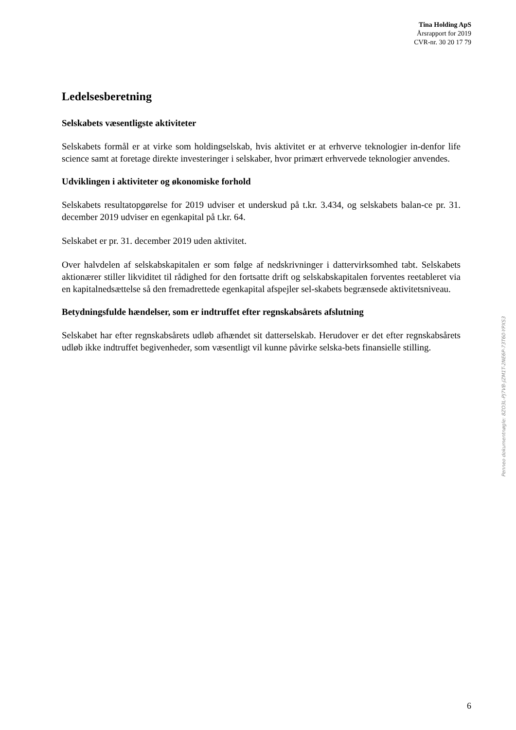Tina Holding ApS
Årsrapport for 2019
CVR-nr. 30 20 17 79
Ledelsesberetning
Selskabets væsentligste aktiviteter
Selskabets formål er at virke som holdingselskab, hvis aktivitet er at erhverve teknologier in-denfor life science samt at foretage direkte investeringer i selskaber, hvor primært erhvervede teknologier anvendes.
Udviklingen i aktiviteter og økonomiske forhold
Selskabets resultatopgørelse for 2019 udviser et underskud på t.kr. 3.434, og selskabets balan-ce pr. 31. december 2019 udviser en egenkapital på t.kr. 64.
Selskabet er pr. 31. december 2019 uden aktivitet.
Over halvdelen af selskabskapitalen er som følge af nedskrivninger i dattervirksomhed tabt. Selskabets aktionærer stiller likviditet til rådighed for den fortsatte drift og selskabskapitalen forventes reetableret via en kapitalnedsættelse så den fremadrettede egenkapital afspejler sel-skabets begrænsede aktivitetsniveau.
Betydningsfulde hændelser, som er indtruffet efter regnskabsårets afslutning
Selskabet har efter regnskabsårets udløb afhændet sit datterselskab. Herudover er det efter regnskabsårets udløb ikke indtruffet begivenheder, som væsentligt vil kunne påvirke selska-bets finansielle stilling.
Penneo dokumentnøgle: 8ZO3L-PJ7VB-JZM1T-2NE6P-73T60-YPXS3
6